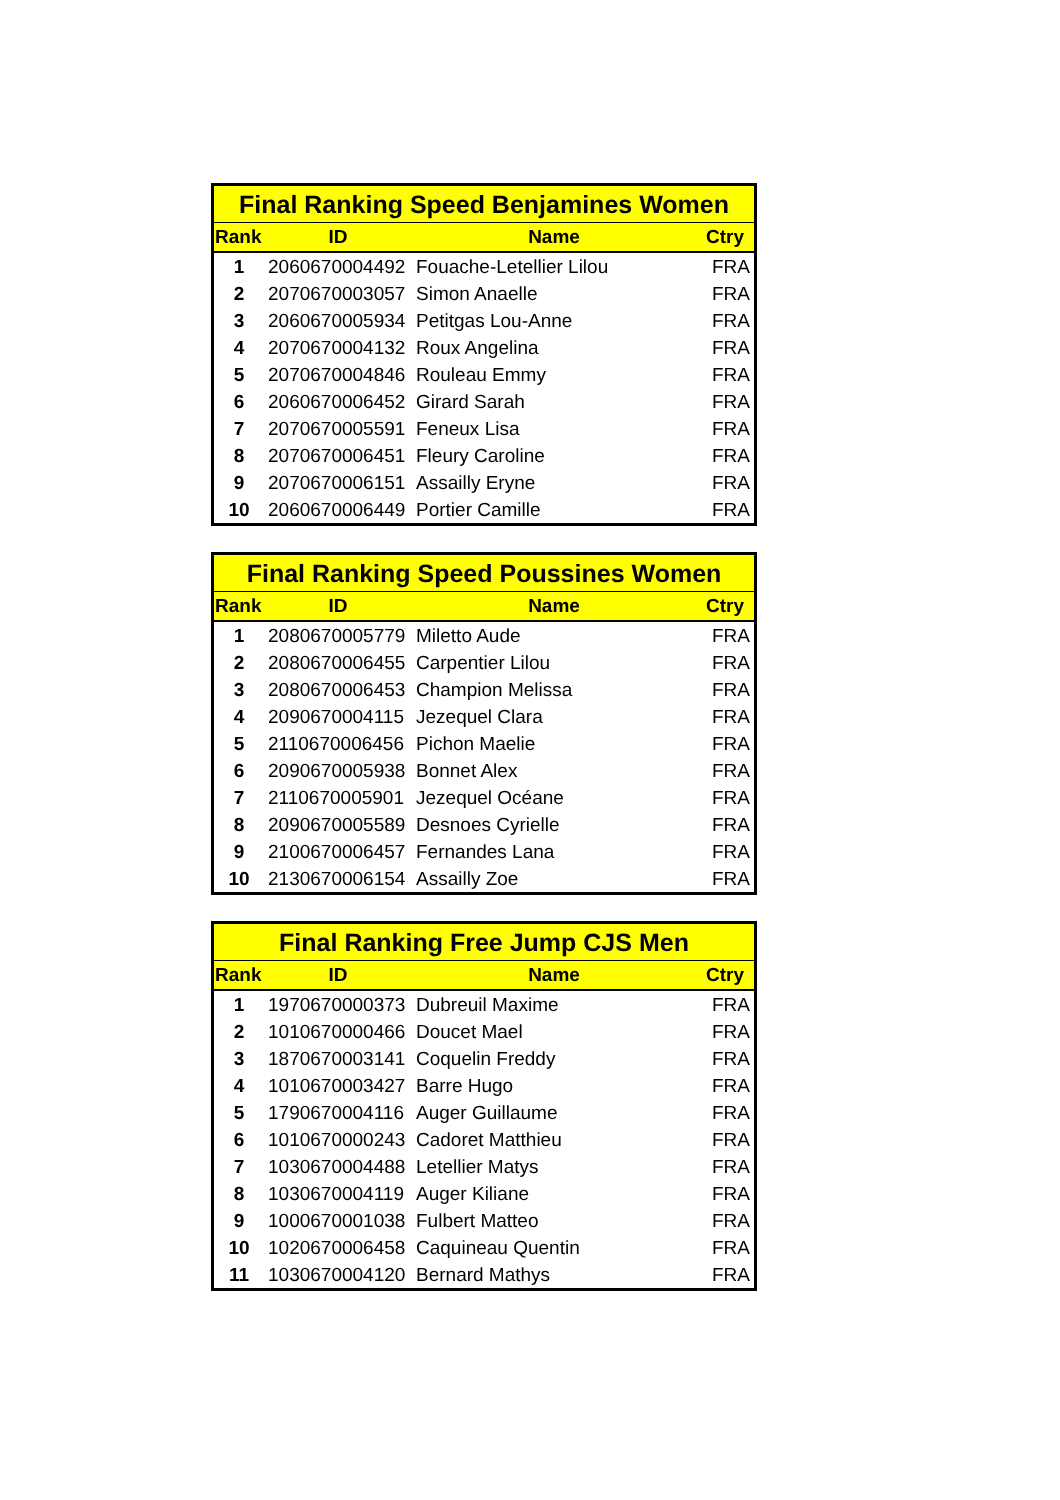| Final Ranking Speed Benjamines Women | | | |
| --- | --- | --- | --- |
| Rank | ID | Name | Ctry |
| 1 | 2060670004492 | Fouache-Letellier Lilou | FRA |
| 2 | 2070670003057 | Simon Anaelle | FRA |
| 3 | 2060670005934 | Petitgas Lou-Anne | FRA |
| 4 | 2070670004132 | Roux Angelina | FRA |
| 5 | 2070670004846 | Rouleau Emmy | FRA |
| 6 | 2060670006452 | Girard Sarah | FRA |
| 7 | 2070670005591 | Feneux Lisa | FRA |
| 8 | 2070670006451 | Fleury Caroline | FRA |
| 9 | 2070670006151 | Assailly Eryne | FRA |
| 10 | 2060670006449 | Portier Camille | FRA |
| Final Ranking Speed Poussines Women | | | |
| --- | --- | --- | --- |
| Rank | ID | Name | Ctry |
| 1 | 2080670005779 | Miletto Aude | FRA |
| 2 | 2080670006455 | Carpentier Lilou | FRA |
| 3 | 2080670006453 | Champion Melissa | FRA |
| 4 | 2090670004115 | Jezequel Clara | FRA |
| 5 | 2110670006456 | Pichon Maelie | FRA |
| 6 | 2090670005938 | Bonnet Alex | FRA |
| 7 | 2110670005901 | Jezequel Océane | FRA |
| 8 | 2090670005589 | Desnoes Cyrielle | FRA |
| 9 | 2100670006457 | Fernandes Lana | FRA |
| 10 | 2130670006154 | Assailly Zoe | FRA |
| Final Ranking Free Jump CJS Men | | | |
| --- | --- | --- | --- |
| Rank | ID | Name | Ctry |
| 1 | 1970670000373 | Dubreuil Maxime | FRA |
| 2 | 1010670000466 | Doucet Mael | FRA |
| 3 | 1870670003141 | Coquelin Freddy | FRA |
| 4 | 1010670003427 | Barre Hugo | FRA |
| 5 | 1790670004116 | Auger Guillaume | FRA |
| 6 | 1010670000243 | Cadoret Matthieu | FRA |
| 7 | 1030670004488 | Letellier Matys | FRA |
| 8 | 1030670004119 | Auger Kiliane | FRA |
| 9 | 1000670001038 | Fulbert Matteo | FRA |
| 10 | 1020670006458 | Caquineau Quentin | FRA |
| 11 | 1030670004120 | Bernard Mathys | FRA |